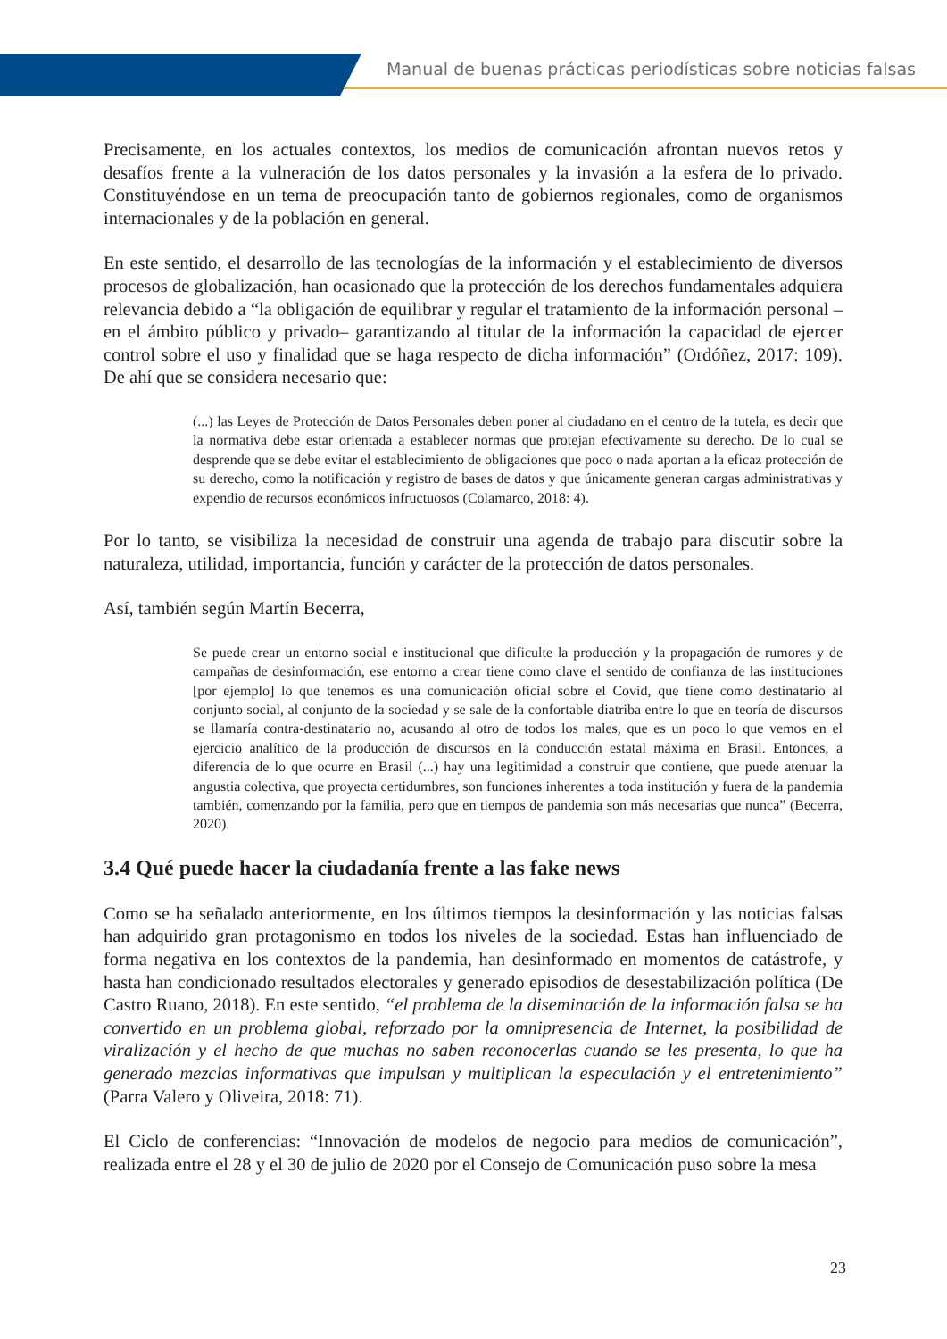Manual de buenas prácticas periodísticas sobre noticias falsas
Precisamente, en los actuales contextos, los medios de comunicación afrontan nuevos retos y desafíos frente a la vulneración de los datos personales y la invasión a la esfera de lo privado. Constituyéndose en un tema de preocupación tanto de gobiernos regionales, como de organismos internacionales y de la población en general.
En este sentido, el desarrollo de las tecnologías de la información y el establecimiento de diversos procesos de globalización, han ocasionado que la protección de los derechos fundamentales adquiera relevancia debido a “la obligación de equilibrar y regular el tratamiento de la información personal –en el ámbito público y privado– garantizando al titular de la información la capacidad de ejercer control sobre el uso y finalidad que se haga respecto de dicha información” (Ordóñez, 2017: 109). De ahí que se considera necesario que:
(...) las Leyes de Protección de Datos Personales deben poner al ciudadano en el centro de la tutela, es decir que la normativa debe estar orientada a establecer normas que protejan efectivamente su derecho. De lo cual se desprende que se debe evitar el establecimiento de obligaciones que poco o nada aportan a la eficaz protección de su derecho, como la notificación y registro de bases de datos y que únicamente generan cargas administrativas y expendio de recursos económicos infructuosos (Colamarco, 2018: 4).
Por lo tanto, se visibiliza la necesidad de construir una agenda de trabajo para discutir sobre la naturaleza, utilidad, importancia, función y carácter de la protección de datos personales.
Así, también según Martín Becerra,
Se puede crear un entorno social e institucional que dificulte la producción y la propagación de rumores y de campañas de desinformación, ese entorno a crear tiene como clave el sentido de confianza de las instituciones [por ejemplo] lo que tenemos es una comunicación oficial sobre el Covid, que tiene como destinatario al conjunto social, al conjunto de la sociedad y se sale de la confortable diatriba entre lo que en teoría de discursos se llamaría contra-destinatario no, acusando al otro de todos los males, que es un poco lo que vemos en el ejercicio analítico de la producción de discursos en la conducción estatal máxima en Brasil. Entonces, a diferencia de lo que ocurre en Brasil (...) hay una legitimidad a construir que contiene, que puede atenuar la angustia colectiva, que proyecta certidumbres, son funciones inherentes a toda institución y fuera de la pandemia también, comenzando por la familia, pero que en tiempos de pandemia son más necesarias que nunca” (Becerra, 2020).
3.4 Qué puede hacer la ciudadanía frente a las fake news
Como se ha señalado anteriormente, en los últimos tiempos la desinformación y las noticias falsas han adquirido gran protagonismo en todos los niveles de la sociedad. Estas han influenciado de forma negativa en los contextos de la pandemia, han desinformado en momentos de catástrofe, y hasta han condicionado resultados electorales y generado episodios de desestabilización política (De Castro Ruano, 2018). En este sentido, “el problema de la diseminación de la información falsa se ha convertido en un problema global, reforzado por la omnipresencia de Internet, la posibilidad de viralización y el hecho de que muchas no saben reconocerlas cuando se les presenta, lo que ha generado mezclas informativas que impulsan y multiplican la especulación y el entretenimiento” (Parra Valero y Oliveira, 2018: 71).
El Ciclo de conferencias: “Innovación de modelos de negocio para medios de comunicación”, realizada entre el 28 y el 30 de julio de 2020 por el Consejo de Comunicación puso sobre la mesa
23